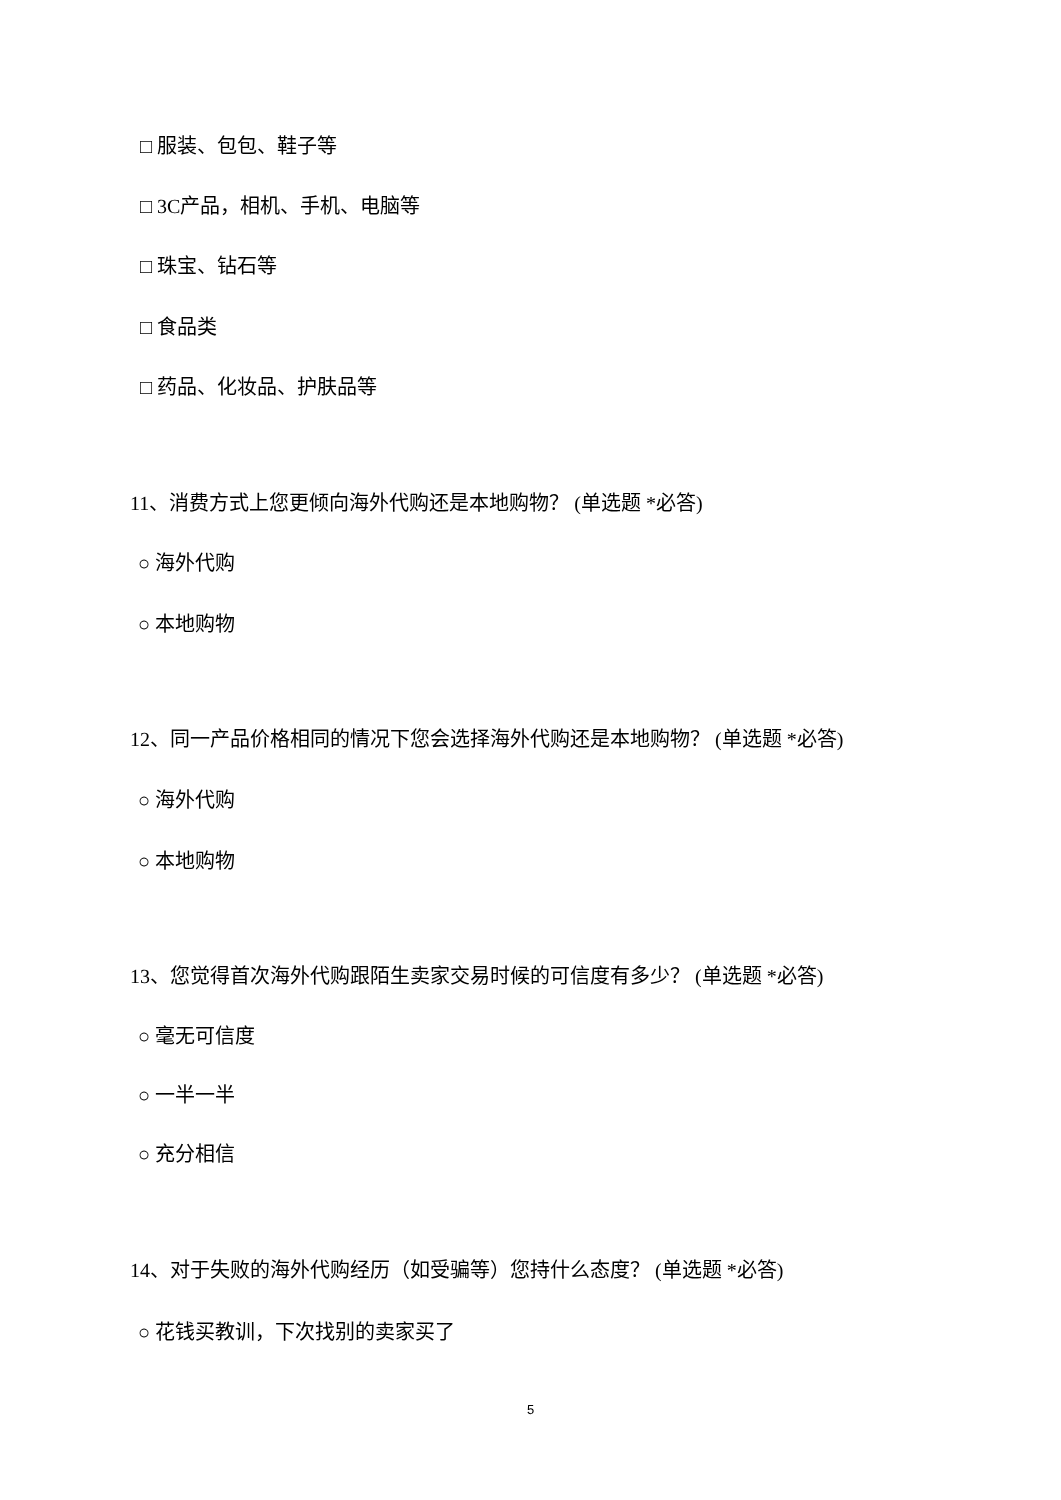□ 服装、包包、鞋子等
□ 3C产品，相机、手机、电脑等
□ 珠宝、钻石等
□ 食品类
□ 药品、化妆品、护肤品等
11、消费方式上您更倾向海外代购还是本地购物？ (单选题 *必答)
○ 海外代购
○ 本地购物
12、同一产品价格相同的情况下您会选择海外代购还是本地购物？ (单选题 *必答)
○ 海外代购
○ 本地购物
13、您觉得首次海外代购跟陌生卖家交易时候的可信度有多少？ (单选题 *必答)
○ 毫无可信度
○ 一半一半
○ 充分相信
14、对于失败的海外代购经历（如受骗等）您持什么态度？ (单选题 *必答)
○ 花钱买教训，下次找别的卖家买了
5